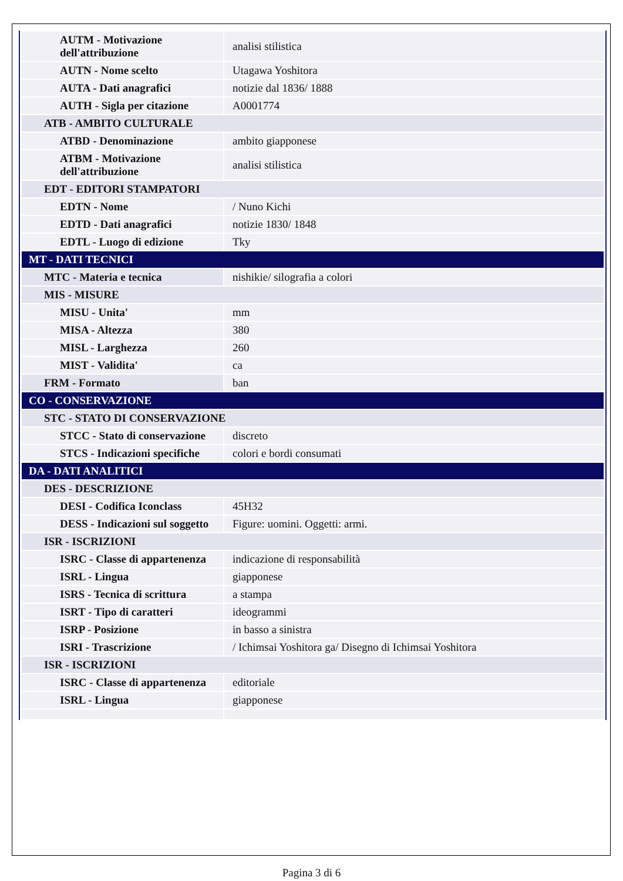| AUTM - Motivazione dell'attribuzione | analisi stilistica |
| AUTN - Nome scelto | Utagawa Yoshitora |
| AUTA - Dati anagrafici | notizie dal 1836/ 1888 |
| AUTH - Sigla per citazione | A0001774 |
| ATB - AMBITO CULTURALE | |
| ATBD - Denominazione | ambito giapponese |
| ATBM - Motivazione dell'attribuzione | analisi stilistica |
| EDT - EDITORI STAMPATORI | |
| EDTN - Nome | / Nuno Kichi |
| EDTD - Dati anagrafici | notizie 1830/ 1848 |
| EDTL - Luogo di edizione | Tky |
| MT - DATI TECNICI | |
| MTC - Materia e tecnica | nishikie/ silografia a colori |
| MIS - MISURE | |
| MISU - Unita' | mm |
| MISA - Altezza | 380 |
| MISL - Larghezza | 260 |
| MIST - Validita' | ca |
| FRM - Formato | ban |
| CO - CONSERVAZIONE | |
| STC - STATO DI CONSERVAZIONE | |
| STCC - Stato di conservazione | discreto |
| STCS - Indicazioni specifiche | colori e bordi consumati |
| DA - DATI ANALITICI | |
| DES - DESCRIZIONE | |
| DESI - Codifica Iconclass | 45H32 |
| DESS - Indicazioni sul soggetto | Figure: uomini. Oggetti: armi. |
| ISR - ISCRIZIONI | |
| ISRC - Classe di appartenenza | indicazione di responsabilità |
| ISRL - Lingua | giapponese |
| ISRS - Tecnica di scrittura | a stampa |
| ISRT - Tipo di caratteri | ideogrammi |
| ISRP - Posizione | in basso a sinistra |
| ISRI - Trascrizione | / Ichimsai Yoshitora ga/ Disegno di Ichimsai Yoshitora |
| ISR - ISCRIZIONI | |
| ISRC - Classe di appartenenza | editoriale |
| ISRL - Lingua | giapponese |
Pagina 3 di 6